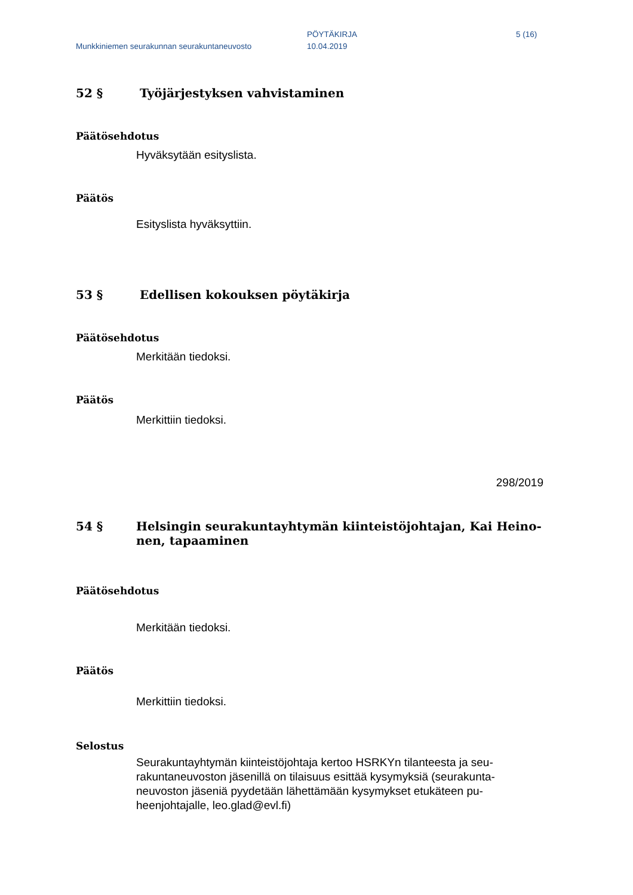Munkkiniemen seurakunnan seurakuntaneuvosto
PÖYTÄKIRJA
10.04.2019
5 (16)
52 § Työjärjestyksen vahvistaminen
Päätösehdotus
Hyväksytään esityslista.
Päätös
Esityslista hyväksyttiin.
53 § Edellisen kokouksen pöytäkirja
Päätösehdotus
Merkitään tiedoksi.
Päätös
Merkittiin tiedoksi.
298/2019
54 § Helsingin seurakuntayhtymän kiinteistöjohtajan, Kai Heino-
nen, tapaaminen
Päätösehdotus
Merkitään tiedoksi.
Päätös
Merkittiin tiedoksi.
Selostus
Seurakuntayhtymän kiinteistöjohtaja kertoo HSRKYn tilanteesta ja seu-
rakuntaneuvoston jäsenillä on tilaisuus esittää kysymyksiä (seurakunta-
neuvoston jäseniä pyydetään lähettämään kysymykset etukäteen pu-
heenjohtajalle, leo.glad@evl.fi)